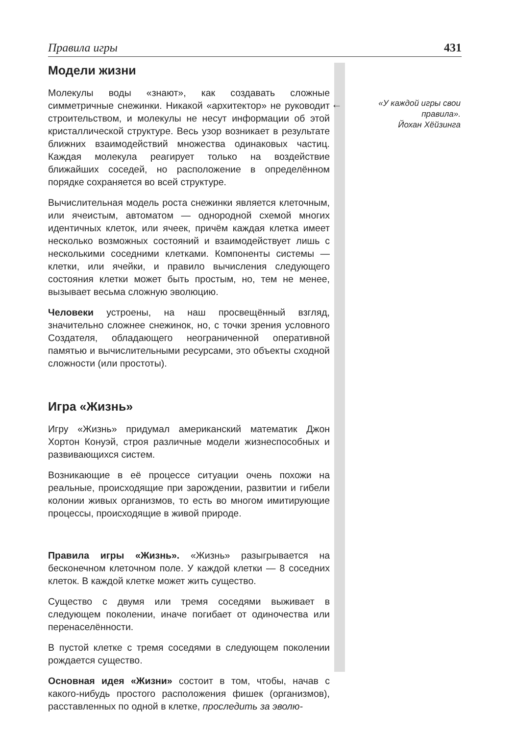Правила игры 431
←
«У каждой игры свои правила».
Йохан Хёйзинга
Модели жизни
Молекулы воды «знают», как создавать сложные симметричные снежинки. Никакой «архитектор» не руководит строительством, и молекулы не несут информации об этой кристаллической структуре. Весь узор возникает в результате ближних взаимодействий множества одинаковых частиц. Каждая молекула реагирует только на воздействие ближайших соседей, но расположение в определённом порядке сохраняется во всей структуре.
Вычислительная модель роста снежинки является клеточным, или ячеистым, автоматом — однородной схемой многих идентичных клеток, или ячеек, причём каждая клетка имеет несколько возможных состояний и взаимодействует лишь с несколькими соседними клетками. Компоненты системы — клетки, или ячейки, и правило вычисления следующего состояния клетки может быть простым, но, тем не менее, вызывает весьма сложную эволюцию.
Человеки устроены, на наш просвещённый взгляд, значительно сложнее снежинок, но, с точки зрения условного Создателя, обладающего неограниченной оперативной памятью и вычислительными ресурсами, это объекты сходной сложности (или простоты).
Игра «Жизнь»
Игру «Жизнь» придумал американский математик Джон Хортон Конуэй, строя различные модели жизнеспособных и развивающихся систем.
Возникающие в её процессе ситуации очень похожи на реальные, происходящие при зарождении, развитии и гибели колонии живых организмов, то есть во многом имитирующие процессы, происходящие в живой природе.
Правила игры «Жизнь». «Жизнь» разыгрывается на бесконечном клеточном поле. У каждой клетки — 8 соседних клеток. В каждой клетке может жить существо.
Существо с двумя или тремя соседями выживает в следующем поколении, иначе погибает от одиночества или перенаселённости.
В пустой клетке с тремя соседями в следующем поколении рождается существо.
Основная идея «Жизни» состоит в том, чтобы, начав с какого-нибудь простого расположения фишек (организмов), расставленных по одной в клетке, проследить за эволю-